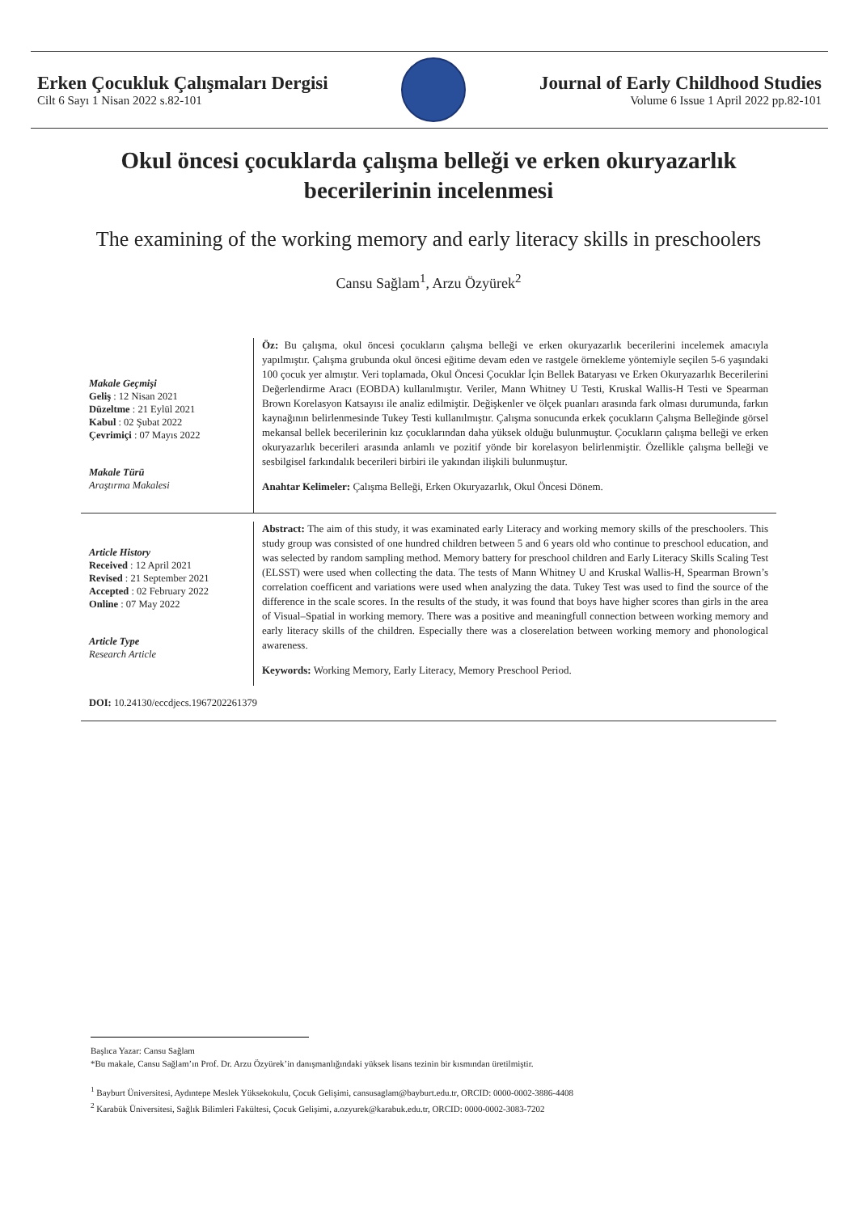Erken Çocukluk Çalışmaları Dergisi
Cilt 6 Sayı 1 Nisan 2022 s.82-101
Journal of Early Childhood Studies
Volume 6 Issue 1 April 2022 pp.82-101
Okul öncesi çocuklarda çalışma belleği ve erken okuryazarlık becerilerinin incelenmesi
The examining of the working memory and early literacy skills in preschoolers
Cansu Sağlam<sup>1</sup>, Arzu Özyürek<sup>2</sup>
Makale Geçmişi
Geliş : 12 Nisan 2021
Düzeltme : 21 Eylül 2021
Kabul : 02 Şubat 2022
Çevrimiçi : 07 Mayıs 2022
Makale Türü
Araştırma Makalesi
Öz: Bu çalışma, okul öncesi çocukların çalışma belleği ve erken okuryazarlık becerilerini incelemek amacıyla yapılmıştır. Çalışma grubunda okul öncesi eğitime devam eden ve rastgele örnekleme yöntemiyle seçilen 5-6 yaşındaki 100 çocuk yer almıştır. Veri toplamada, Okul Öncesi Çocuklar İçin Bellek Bataryası ve Erken Okuryazarlık Becerilerini Değerlendirme Aracı (EOBDA) kullanılmıştır. Veriler, Mann Whitney U Testi, Kruskal Wallis-H Testi ve Spearman Brown Korelasyon Katsayısı ile analiz edilmiştir. Değişkenler ve ölçek puanları arasında fark olması durumunda, farkın kaynağının belirlenmesinde Tukey Testi kullanılmıştır. Çalışma sonucunda erkek çocukların Çalışma Belleğinde görsel mekansal bellek becerilerinin kız çocuklarından daha yüksek olduğu bulunmuştur. Çocukların çalışma belleği ve erken okuryazarlık becerileri arasında anlamlı ve pozitif yönde bir korelasyon belirlenmiştir. Özellikle çalışma belleği ve sesbilgisel farkındalık becerileri birbiri ile yakından ilişkili bulunmuştur.
Anahtar Kelimeler: Çalışma Belleği, Erken Okuryazarlık, Okul Öncesi Dönem.
Article History
Received : 12 April 2021
Revised : 21 September 2021
Accepted : 02 February 2022
Online : 07 May 2022
Article Type
Research Article
Abstract: The aim of this study, it was examinated early Literacy and working memory skills of the preschoolers. This study group was consisted of one hundred children between 5 and 6 years old who continue to preschool education, and was selected by random sampling method. Memory battery for preschool children and Early Literacy Skills Scaling Test (ELSST) were used when collecting the data. The tests of Mann Whitney U and Kruskal Wallis-H, Spearman Brown’s correlation coefficent and variations were used when analyzing the data. Tukey Test was used to find the source of the difference in the scale scores. In the results of the study, it was found that boys have higher scores than girls in the area of Visual–Spatial in working memory. There was a positive and meaningfull connection between working memory and early literacy skills of the children. Especially there was a closerelation between working memory and phonological awareness.
Keywords: Working Memory, Early Literacy, Memory Preschool Period.
DOI: 10.24130/eccdjecs.1967202261379
Başlıca Yazar: Cansu Sağlam
*Bu makale, Cansu Sağlam’ın Prof. Dr. Arzu Özyürek’in danışmanlığındaki yüksek lisans tezinin bir kısmından üretilmiştir.
<sup>1</sup> Bayburt Üniversitesi, Aydıntepe Meslek Yüksekokulu, Çocuk Gelişimi, cansusaglam@bayburt.edu.tr, ORCID: 0000-0002-3886-4408
<sup>2</sup> Karabük Üniversitesi, Sağlık Bilimleri Fakültesi, Çocuk Gelişimi, a.ozyurek@karabuk.edu.tr, ORCID: 0000-0002-3083-7202